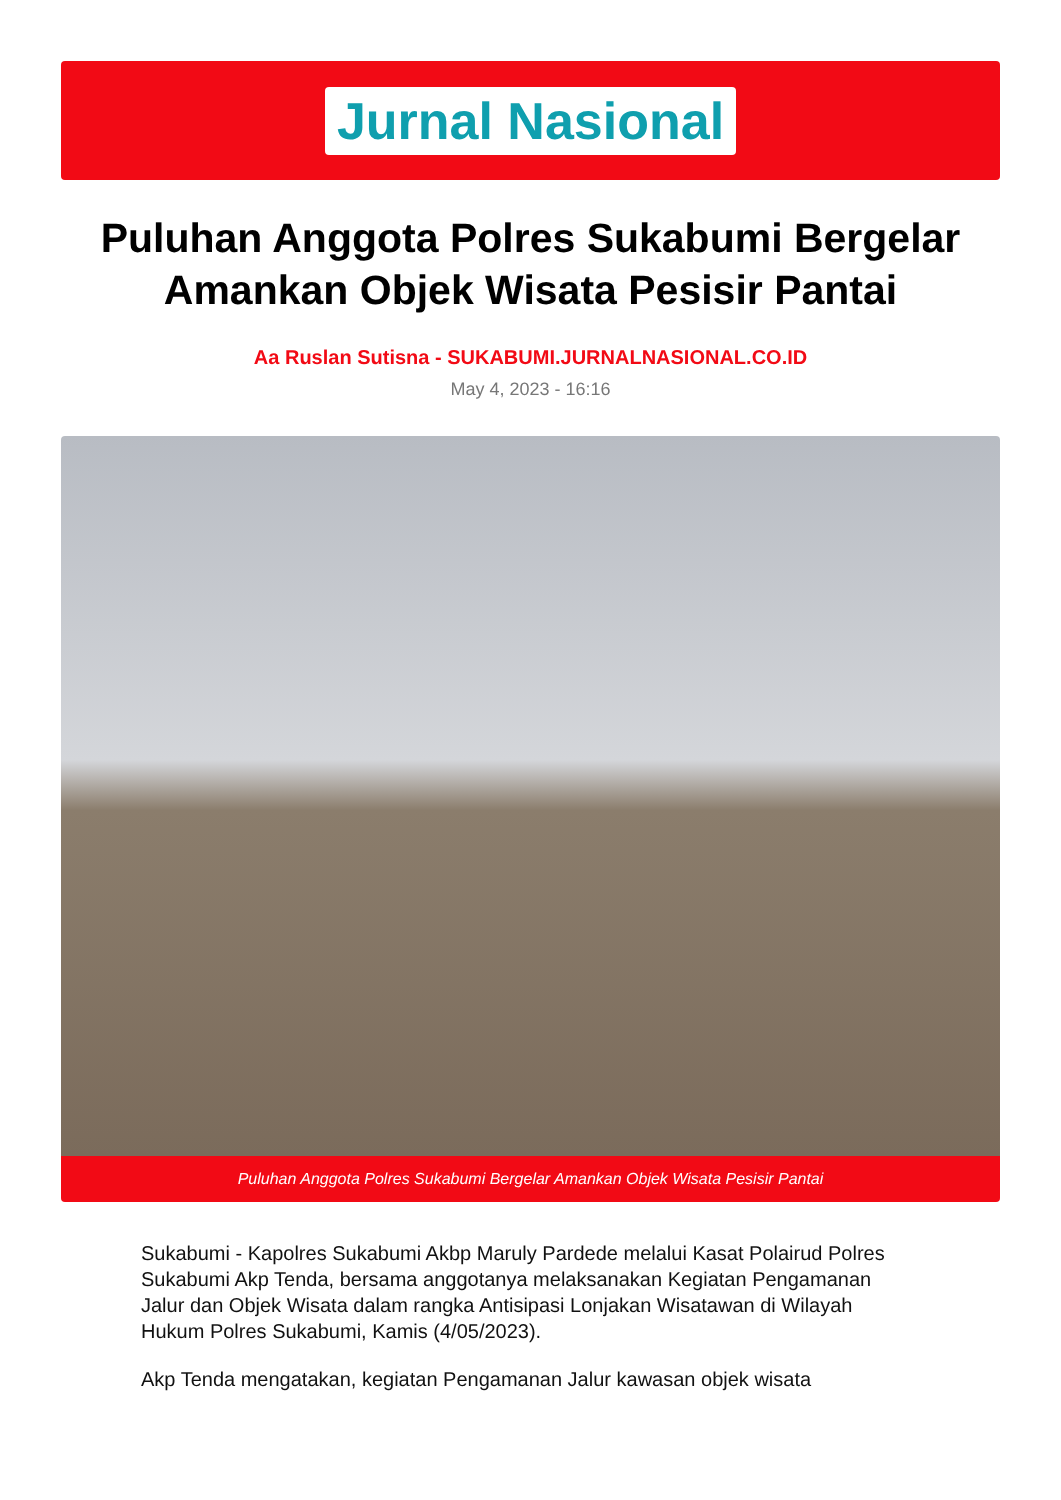Jurnal Nasional
Puluhan Anggota Polres Sukabumi Bergelar Amankan Objek Wisata Pesisir Pantai
Aa Ruslan Sutisna - SUKABUMI.JURNALNASIONAL.CO.ID
May 4, 2023 - 16:16
Puluhan Anggota Polres Sukabumi Bergelar Amankan Objek Wisata Pesisir Pantai
Sukabumi - Kapolres Sukabumi Akbp Maruly Pardede melalui Kasat Polairud Polres Sukabumi Akp Tenda, bersama anggotanya melaksanakan Kegiatan Pengamanan Jalur dan Objek Wisata dalam rangka Antisipasi Lonjakan Wisatawan di Wilayah Hukum Polres Sukabumi, Kamis (4/05/2023).
Akp Tenda mengatakan, kegiatan Pengamanan Jalur kawasan objek wisata